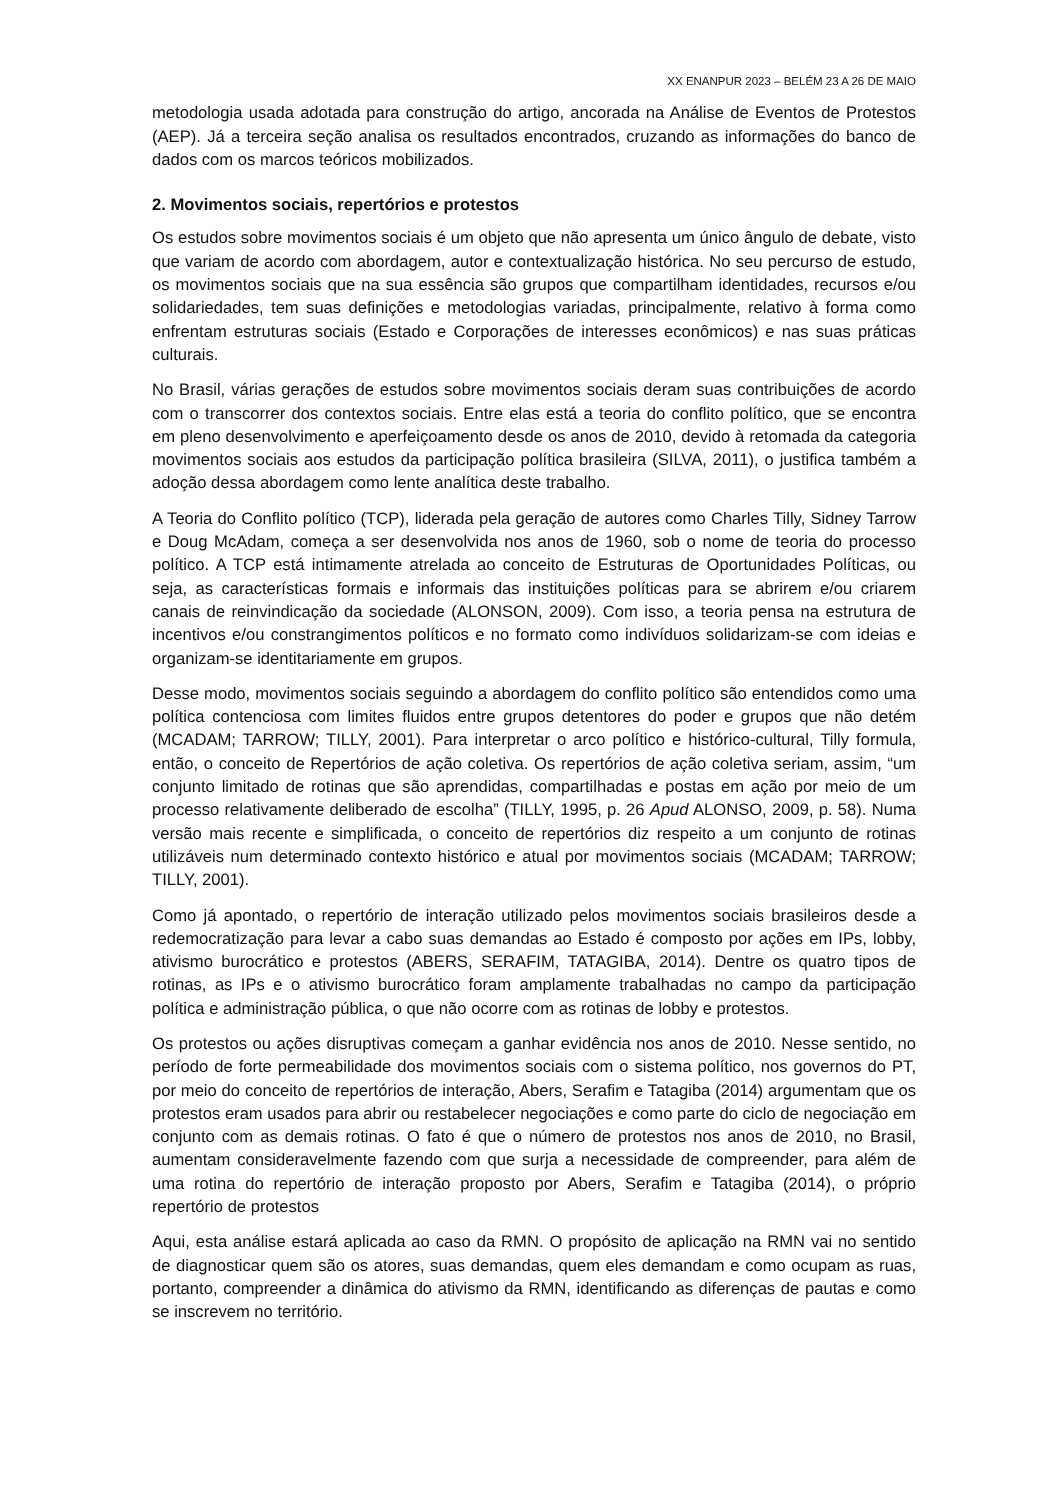XX ENANPUR 2023 – BELÉM 23 A 26 DE MAIO
metodologia usada adotada para construção do artigo, ancorada na Análise de Eventos de Protestos (AEP). Já a terceira seção analisa os resultados encontrados, cruzando as informações do banco de dados com os marcos teóricos mobilizados.
2. Movimentos sociais, repertórios e protestos
Os estudos sobre movimentos sociais é um objeto que não apresenta um único ângulo de debate, visto que variam de acordo com abordagem, autor e contextualização histórica. No seu percurso de estudo, os movimentos sociais que na sua essência são grupos que compartilham identidades, recursos e/ou solidariedades, tem suas definições e metodologias variadas, principalmente, relativo à forma como enfrentam estruturas sociais (Estado e Corporações de interesses econômicos) e nas suas práticas culturais.
No Brasil, várias gerações de estudos sobre movimentos sociais deram suas contribuições de acordo com o transcorrer dos contextos sociais. Entre elas está a teoria do conflito político, que se encontra em pleno desenvolvimento e aperfeiçoamento desde os anos de 2010, devido à retomada da categoria movimentos sociais aos estudos da participação política brasileira (SILVA, 2011), o justifica também a adoção dessa abordagem como lente analítica deste trabalho.
A Teoria do Conflito político (TCP), liderada pela geração de autores como Charles Tilly, Sidney Tarrow e Doug McAdam, começa a ser desenvolvida nos anos de 1960, sob o nome de teoria do processo político. A TCP está intimamente atrelada ao conceito de Estruturas de Oportunidades Políticas, ou seja, as características formais e informais das instituições políticas para se abrirem e/ou criarem canais de reinvindicação da sociedade (ALONSON, 2009). Com isso, a teoria pensa na estrutura de incentivos e/ou constrangimentos políticos e no formato como indivíduos solidarizam-se com ideias e organizam-se identitariamente em grupos.
Desse modo, movimentos sociais seguindo a abordagem do conflito político são entendidos como uma política contenciosa com limites fluidos entre grupos detentores do poder e grupos que não detém (MCADAM; TARROW; TILLY, 2001). Para interpretar o arco político e histórico-cultural, Tilly formula, então, o conceito de Repertórios de ação coletiva. Os repertórios de ação coletiva seriam, assim, “um conjunto limitado de rotinas que são aprendidas, compartilhadas e postas em ação por meio de um processo relativamente deliberado de escolha” (TILLY, 1995, p. 26 Apud ALONSO, 2009, p. 58). Numa versão mais recente e simplificada, o conceito de repertórios diz respeito a um conjunto de rotinas utilizáveis num determinado contexto histórico e atual por movimentos sociais (MCADAM; TARROW; TILLY, 2001).
Como já apontado, o repertório de interação utilizado pelos movimentos sociais brasileiros desde a redemocratização para levar a cabo suas demandas ao Estado é composto por ações em IPs, lobby, ativismo burocrático e protestos (ABERS, SERAFIM, TATAGIBA, 2014). Dentre os quatro tipos de rotinas, as IPs e o ativismo burocrático foram amplamente trabalhadas no campo da participação política e administração pública, o que não ocorre com as rotinas de lobby e protestos.
Os protestos ou ações disruptivas começam a ganhar evidência nos anos de 2010. Nesse sentido, no período de forte permeabilidade dos movimentos sociais com o sistema político, nos governos do PT, por meio do conceito de repertórios de interação, Abers, Serafim e Tatagiba (2014) argumentam que os protestos eram usados para abrir ou restabelecer negociações e como parte do ciclo de negociação em conjunto com as demais rotinas. O fato é que o número de protestos nos anos de 2010, no Brasil, aumentam consideravelmente fazendo com que surja a necessidade de compreender, para além de uma rotina do repertório de interação proposto por Abers, Serafim e Tatagiba (2014), o próprio repertório de protestos
Aqui, esta análise estará aplicada ao caso da RMN. O propósito de aplicação na RMN vai no sentido de diagnosticar quem são os atores, suas demandas, quem eles demandam e como ocupam as ruas, portanto, compreender a dinâmica do ativismo da RMN, identificando as diferenças de pautas e como se inscrevem no território.